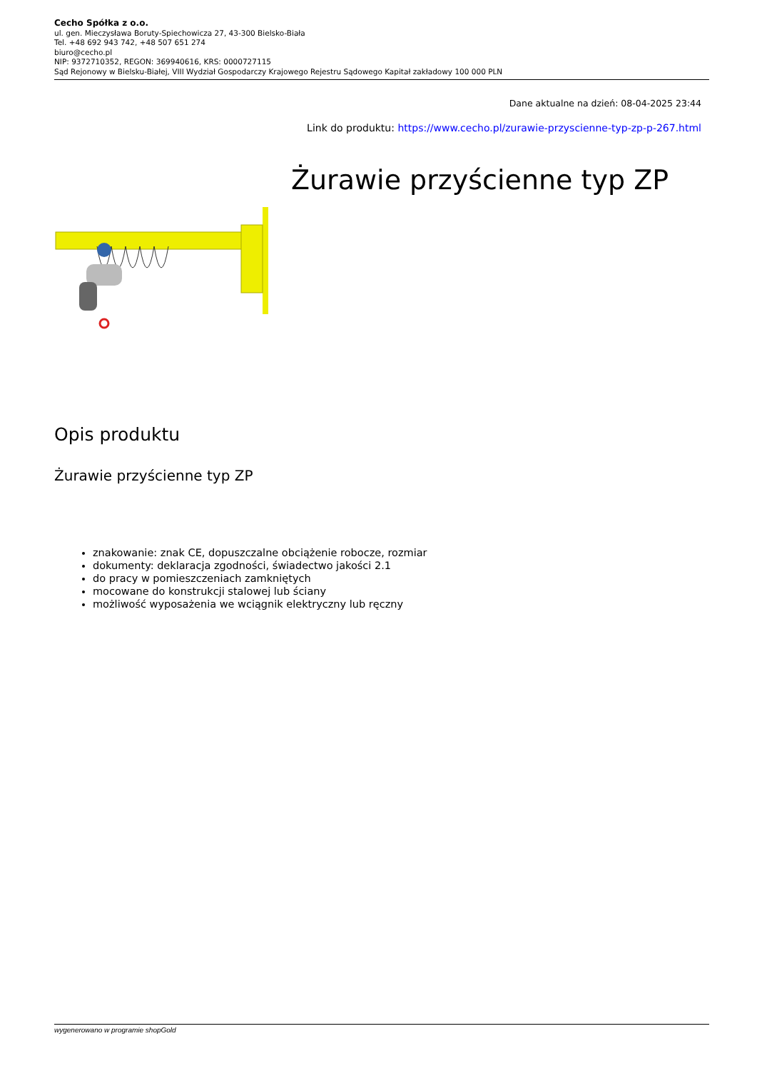Cecho Spółka z o.o.
ul. gen. Mieczysława Boruty-Spiechowicza 27, 43-300 Bielsko-Biała
Tel. +48 692 943 742, +48 507 651 274
biuro@cecho.pl
NIP: 9372710352, REGON: 369940616, KRS: 0000727115
Sąd Rejonowy w Bielsku-Białej, VIII Wydział Gospodarczy Krajowego Rejestru Sądowego Kapitał zakładowy 100 000 PLN
Dane aktualne na dzień: 08-04-2025 23:44
Link do produktu: https://www.cecho.pl/zurawie-przyscienne-typ-zp-p-267.html
Żurawie przyścienne typ ZP
Opis produktu
Żurawie przyścienne typ ZP
znakowanie: znak CE, dopuszczalne obciążenie robocze, rozmiar
dokumenty: deklaracja zgodności, świadectwo jakości 2.1
do pracy w pomieszczeniach zamkniętych
mocowane do konstrukcji stalowej lub ściany
możliwość wyposażenia we wciągnik elektryczny lub ręczny
wygenerowano w programie shopGold